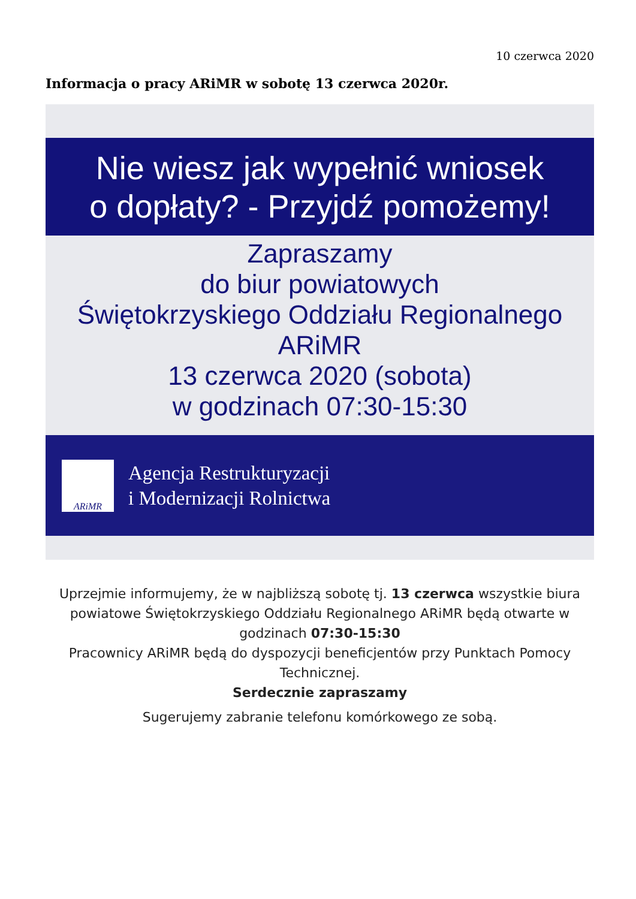10 czerwca 2020
Informacja o pracy ARiMR w sobotę 13 czerwca 2020r.
Nie wiesz jak wypełnić wniosek
o dopłaty? - Przyjdź pomożemy!
Zapraszamy
do biur powiatowych
Świętokrzyskiego Oddziału Regionalnego
ARiMR
13 czerwca 2020 (sobota)
w godzinach 07:30-15:30
ARiMR
Agencja Restrukturyzacji
i Modernizacji Rolnictwa
Uprzejmie informujemy, że w najbliższą sobotę tj. 13 czerwca wszystkie biura powiatowe Świętokrzyskiego Oddziału Regionalnego ARiMR będą otwarte w godzinach 07:30-15:30
Pracownicy ARiMR będą do dyspozycji beneficjentów przy Punktach Pomocy Technicznej.
Serdecznie zapraszamy
Sugerujemy zabranie telefonu komórkowego ze sobą.